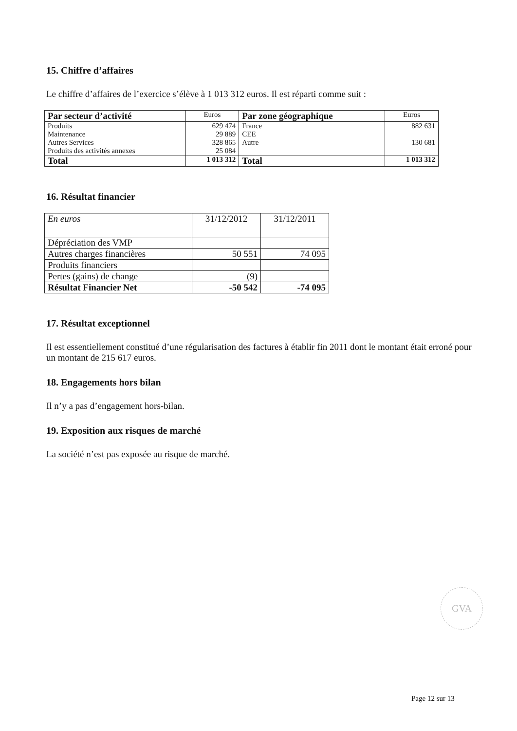15. Chiffre d’affaires
Le chiffre d’affaires de l’exercice s’élève à 1 013 312 euros. Il est réparti comme suit :
| Par secteur d’activité | Euros | Par zone géographique | Euros |
| Produits Maintenance Autres Services Produits des activités annexes | 629 474 29 889 328 865 25 084 | France CEE Autre | 882 631 130 681 |
| Total | 1 013 312 | Total | 1 013 312 |
16. Résultat financier
| En euros | 31/12/2012 | 31/12/2011 |
| Dépréciation des VMP | | |
| Autres charges financières | 50 551 | 74 095 |
| Produits financiers | | |
| Pertes (gains) de change | (9) | |
| Résultat Financier Net | -50 542 | -74 095 |
17. Résultat exceptionnel
Il est essentiellement constitué d’une régularisation des factures à établir fin 2011 dont le montant était erroné pour un montant de 215 617 euros.
18. Engagements hors bilan
Il n’y a pas d’engagement hors-bilan.
19. Exposition aux risques de marché
La société n’est pas exposée au risque de marché.
GVA
Page 12 sur 13